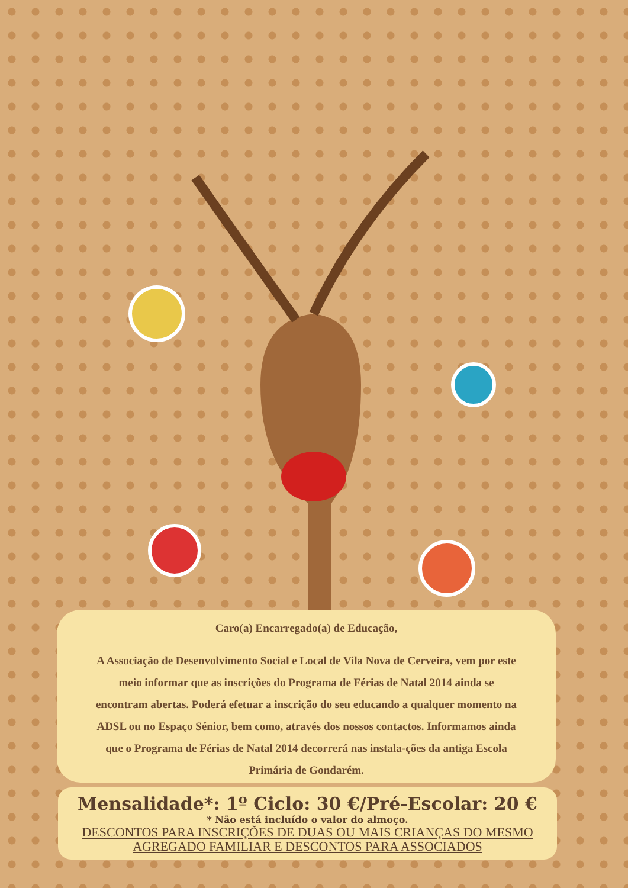Caro(a) Encarregado(a) de Educação,
A Associação de Desenvolvimento Social e Local de Vila Nova de Cerveira, vem por este meio informar que as inscrições do Programa de Férias de Natal 2014 ainda se encontram abertas. Poderá efetuar a inscrição do seu educando a qualquer momento na ADSL ou no Espaço Sénior, bem como, através dos nossos contactos. Informamos ainda que o Programa de Férias de Natal 2014 decorrerá nas instala-ções da antiga Escola Primária de Gondarém.
Mensalidade*: 1º Ciclo: 30 €/Pré-Escolar: 20 €
* Não está incluído o valor do almoço.
DESCONTOS PARA INSCRIÇÕES DE DUAS OU MAIS CRIANÇAS DO MESMO AGREGADO FAMILIAR E DESCONTOS PARA ASSOCIADOS